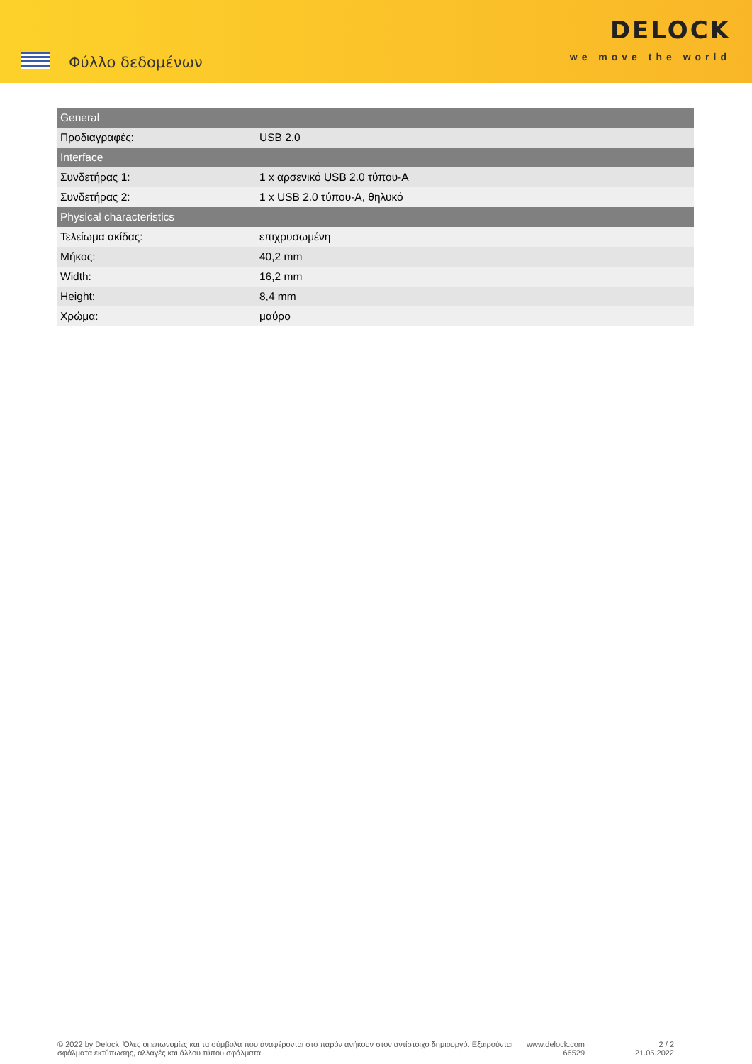Φύλλο δεδομένων
DELOCK
we move the world
| General | |
| --- | --- |
| Προδιαγραφές: | USB 2.0 |
| Interface | |
| Συνδετήρας 1: | 1 x αρσενικό USB 2.0 τύπου-A |
| Συνδετήρας 2: | 1 x USB 2.0 τύπου-A, θηλυκό |
| Physical characteristics | |
| Τελείωμα ακίδας: | επιχρυσωμένη |
| Μήκος: | 40,2 mm |
| Width: | 16,2 mm |
| Height: | 8,4 mm |
| Χρώμα: | μαύρο |
© 2022 by Delock. Όλες οι επωνυμίες και τα σύμβολα που αναφέρονται στο παρόν ανήκουν στον αντίστοιχο δημιουργό. Εξαιρούνται σφάλματα εκτύπωσης, αλλαγές και άλλου τύπου σφάλματα.
www.delock.com
66529
2 / 2
21.05.2022